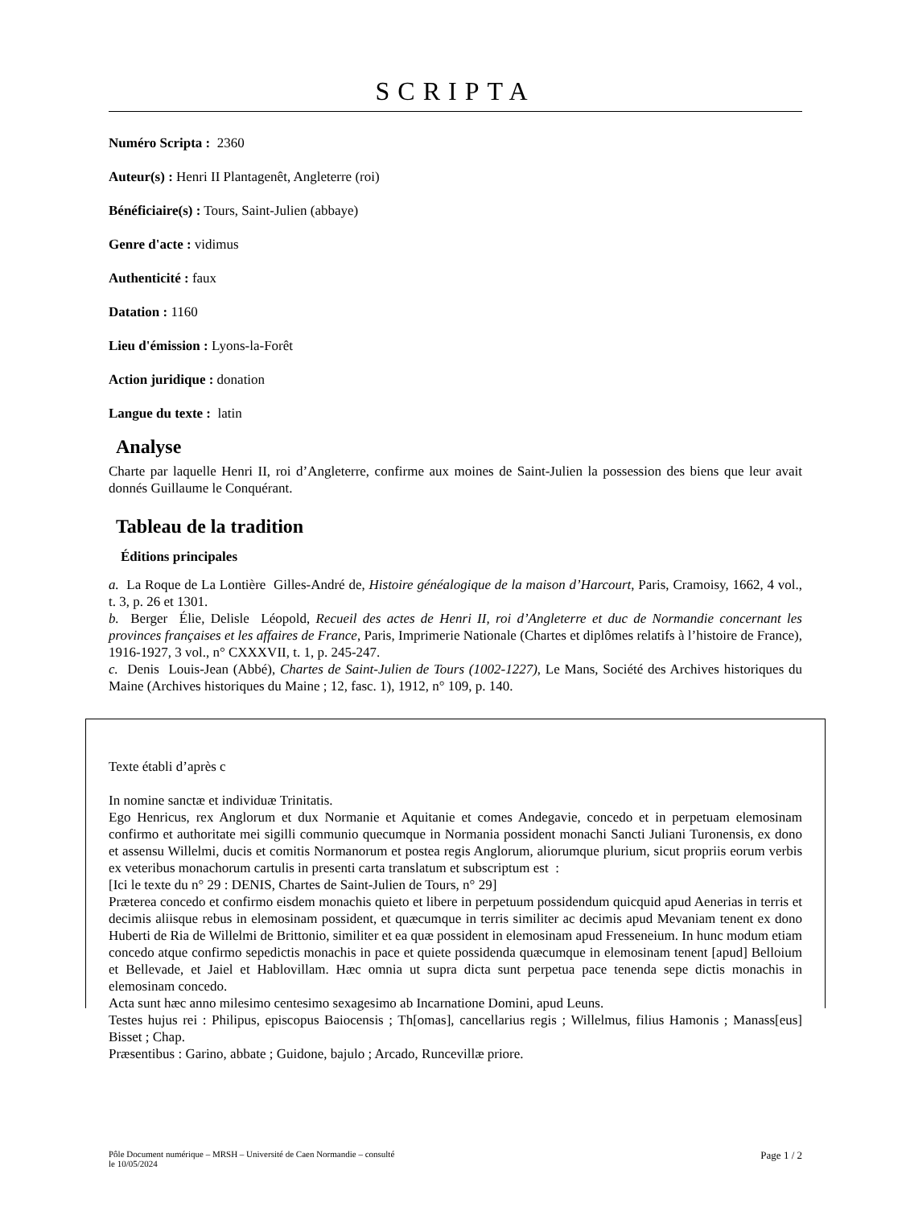SCRIPTA
Numéro Scripta : 2360
Auteur(s) : Henri II Plantagenêt, Angleterre (roi)
Bénéficiaire(s) : Tours, Saint-Julien (abbaye)
Genre d'acte : vidimus
Authenticité : faux
Datation : 1160
Lieu d'émission : Lyons-la-Forêt
Action juridique : donation
Langue du texte : latin
Analyse
Charte par laquelle Henri II, roi d’Angleterre, confirme aux moines de Saint-Julien la possession des biens que leur avait donnés Guillaume le Conquérant.
Tableau de la tradition
Éditions principales
a. La Roque de La Lontière Gilles-André de, Histoire généalogique de la maison d’Harcourt, Paris, Cramoisy, 1662, 4 vol., t. 3, p. 26 et 1301.
b. Berger Élie, Delisle Léopold, Recueil des actes de Henri II, roi d’Angleterre et duc de Normandie concernant les provinces françaises et les affaires de France, Paris, Imprimerie Nationale (Chartes et diplômes relatifs à l’histoire de France), 1916-1927, 3 vol., n° CXXXVII, t. 1, p. 245-247.
c. Denis Louis-Jean (Abbé), Chartes de Saint-Julien de Tours (1002-1227), Le Mans, Société des Archives historiques du Maine (Archives historiques du Maine ; 12, fasc. 1), 1912, n° 109, p. 140.
Texte établi d’après c
In nomine sanctæ et individuæ Trinitatis.
Ego Henricus, rex Anglorum et dux Normanie et Aquitanie et comes Andegavie, concedo et in perpetuam elemosinam confirmo et authoritate mei sigilli communio quecumque in Normania possident monachi Sancti Juliani Turonensis, ex dono et assensu Willelmi, ducis et comitis Normanorum et postea regis Anglorum, aliorumque plurium, sicut propriis eorum verbis ex veteribus monachorum cartulis in presenti carta translatum et subscriptum est :
[Ici le texte du n° 29 : DENIS, Chartes de Saint-Julien de Tours, n° 29]
Præterea concedo et confirmo eisdem monachis quieto et libere in perpetuum possidendum quicquid apud Aenerias in terris et decimis aliisque rebus in elemosinam possident, et quæcumque in terris similiter ac decimis apud Mevaniam tenent ex dono Huberti de Ria de Willelmi de Brittonio, similiter et ea quæ possident in elemosinam apud Fresseneium. In hunc modum etiam concedo atque confirmo sepedictis monachis in pace et quiete possidenda quæcumque in elemosinam tenent [apud] Belloium et Bellevade, et Jaiel et Hablovillam. Hæc omnia ut supra dicta sunt perpetua pace tenenda sepe dictis monachis in elemosinam concedo.
Acta sunt hæc anno milesimo centesimo sexagesimo ab Incarnatione Domini, apud Leuns.
Testes hujus rei : Philipus, episcopus Baiocensis ; Th[omas], cancellarius regis ; Willelmus, filius Hamonis ; Manass[eus] Bisset ; Chap.
Præsentibus : Garino, abbate ; Guidone, bajulo ; Arcado, Runcevillæ priore.
Pôle Document numérique – MRSH – Université de Caen Normandie – consulté
le 10/05/2024
Page 1 / 2